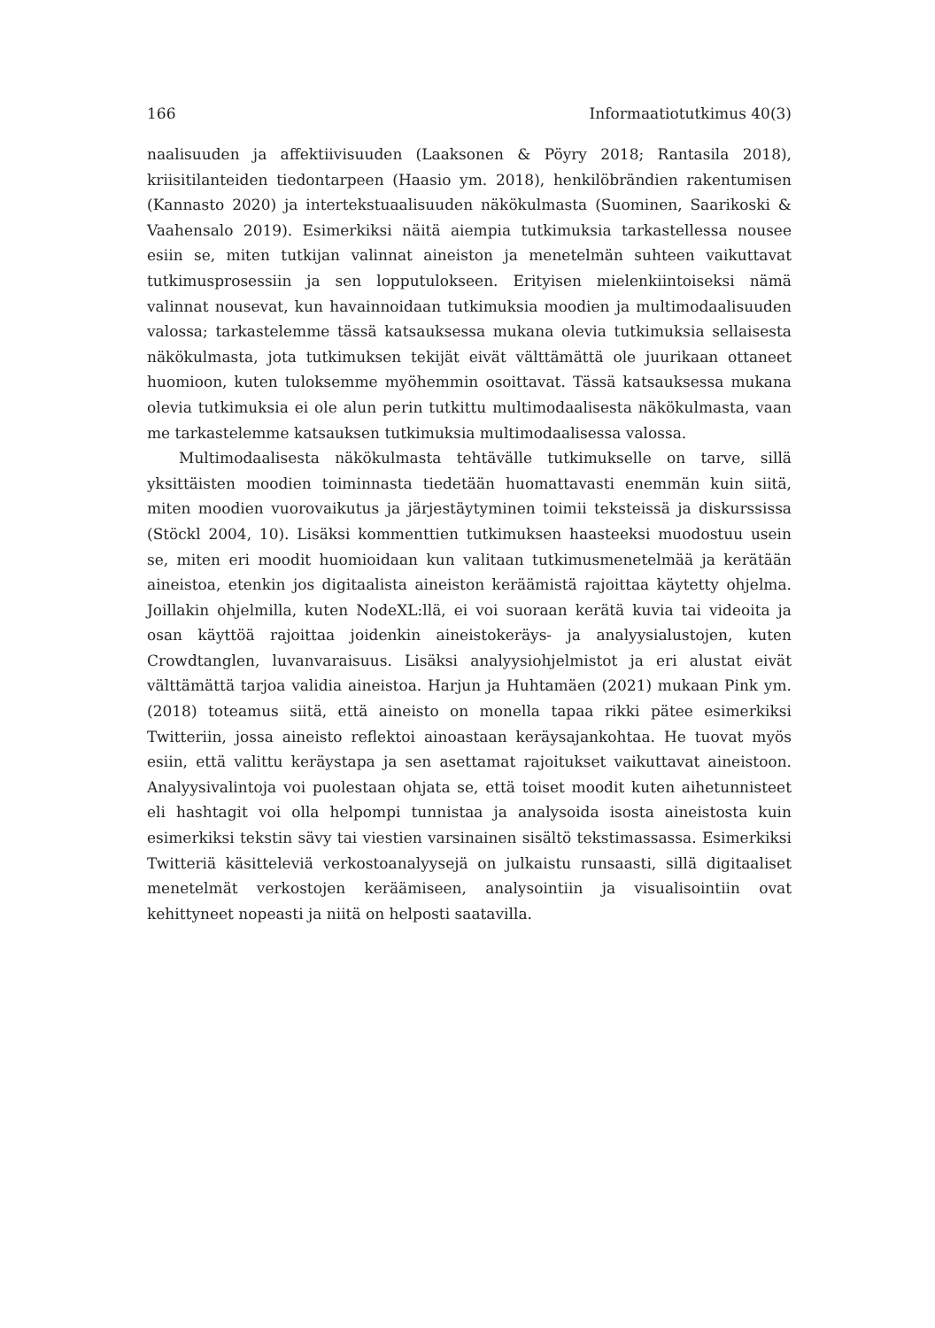166 Informaatiotutkimus 40(3)
naalisuuden ja affektiivisuuden (Laaksonen & Pöyry 2018; Rantasila 2018), kriisitilanteiden tiedontarpeen (Haasio ym. 2018), henkilöbrändien rakentumisen (Kannasto 2020) ja intertekstuaalisuuden näkökulmasta (Suominen, Saarikoski & Vaahensalo 2019). Esimerkiksi näitä aiempia tutkimuksia tarkastellessa nousee esiin se, miten tutkijan valinnat aineiston ja menetelmän suhteen vaikuttavat tutkimusprosessiin ja sen lopputulokseen. Erityisen mielenkiintoiseksi nämä valinnat nousevat, kun havainnoidaan tutkimuksia moodien ja multimodaalisuuden valossa; tarkastelemme tässä katsauksessa mukana olevia tutkimuksia sellaisesta näkökulmasta, jota tutkimuksen tekijät eivät välttämättä ole juurikaan ottaneet huomioon, kuten tuloksemme myöhemmin osoittavat. Tässä katsauksessa mukana olevia tutkimuksia ei ole alun perin tutkittu multimodaalisesta näkökulmasta, vaan me tarkastelemme katsauksen tutkimuksia multimodaalisessa valossa.
Multimodaalisesta näkökulmasta tehtävälle tutkimukselle on tarve, sillä yksittäisten moodien toiminnasta tiedetään huomattavasti enemmän kuin siitä, miten moodien vuorovaikutus ja järjestäytyminen toimii teksteissä ja diskurssissa (Stöckl 2004, 10). Lisäksi kommenttien tutkimuksen haasteeksi muodostuu usein se, miten eri moodit huomioidaan kun valitaan tutkimusmenetelmää ja kerätään aineistoa, etenkin jos digitaalista aineiston keräämistä rajoittaa käytetty ohjelma. Joillakin ohjelmilla, kuten NodeXL:llä, ei voi suoraan kerätä kuvia tai videoita ja osan käyttöä rajoittaa joidenkin aineistokeräys- ja analyysialustojen, kuten Crowdtanglen, luvanvaraisuus. Lisäksi analyysiohjelmistot ja eri alustat eivät välttämättä tarjoa validia aineistoa. Harjun ja Huhtamäen (2021) mukaan Pink ym. (2018) toteamus siitä, että aineisto on monella tapaa rikki pätee esimerkiksi Twitteriin, jossa aineisto reflektoi ainoastaan keräysajankohtaa. He tuovat myös esiin, että valittu keräystapa ja sen asettamat rajoitukset vaikuttavat aineistoon. Analyysivalintoja voi puolestaan ohjata se, että toiset moodit kuten aihetunnisteet eli hashtagit voi olla helpompi tunnistaa ja analysoida isosta aineistosta kuin esimerkiksi tekstin sävy tai viestien varsinainen sisältö tekstimassassa. Esimerkiksi Twitteriä käsitteleviä verkostoanalyysejä on julkaistu runsaasti, sillä digitaaliset menetelmät verkostojen keräämiseen, analysointiin ja visualisointiin ovat kehittyneet nopeasti ja niitä on helposti saatavilla.